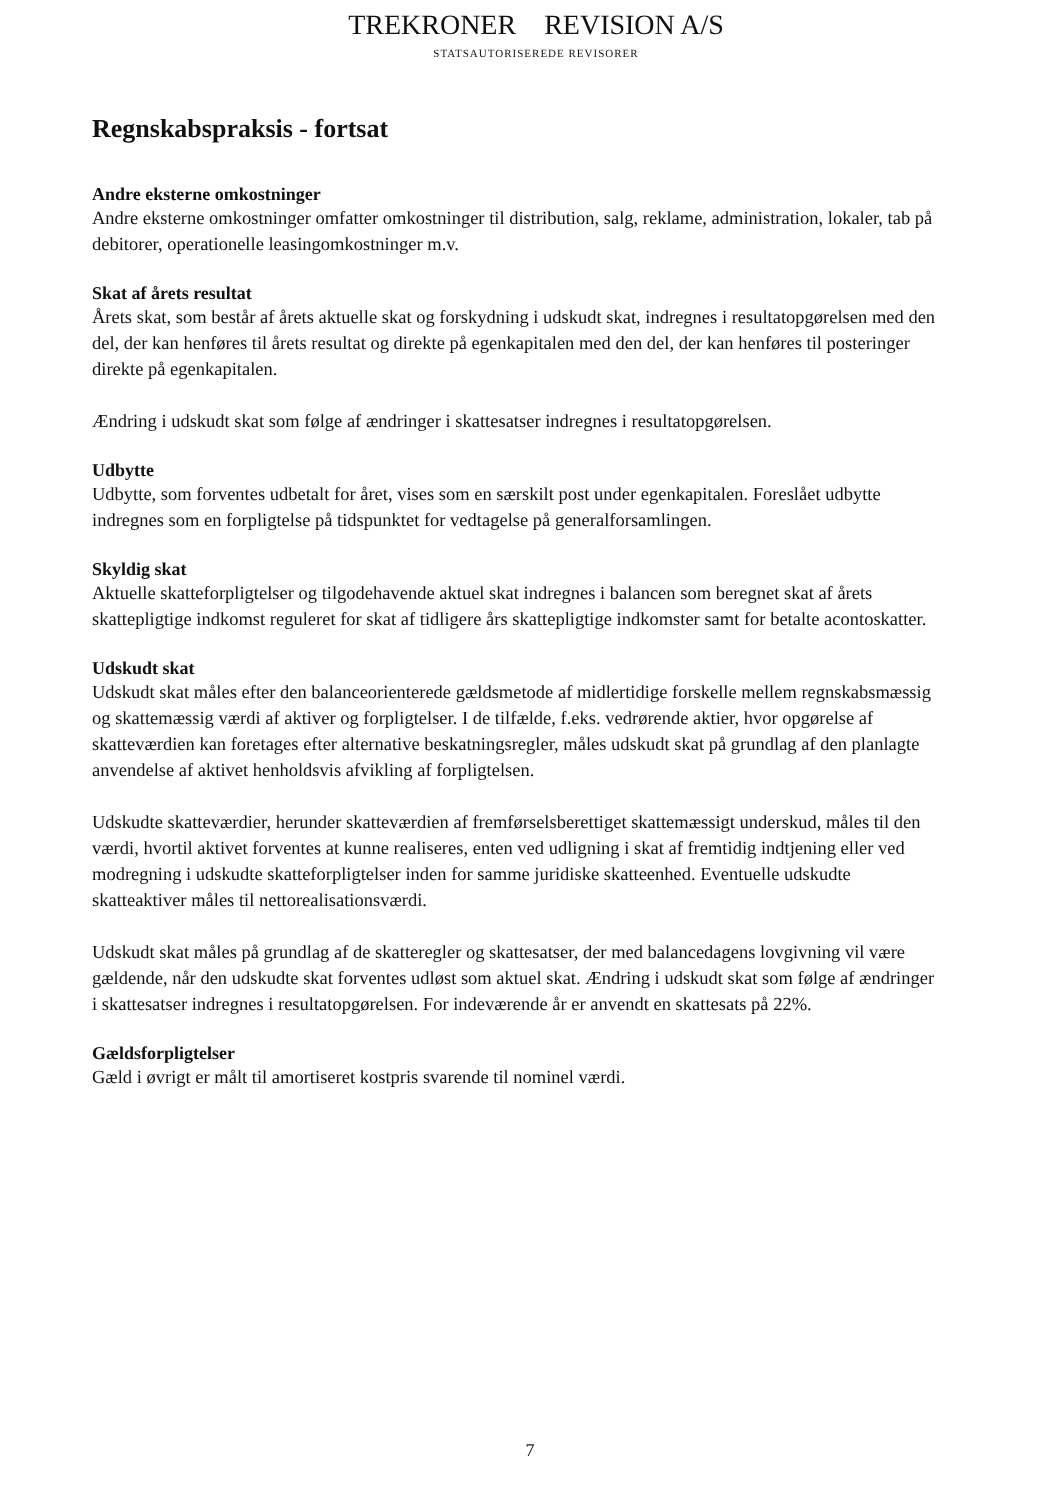TREKRONER REVISION A/S
STATSAUTORISEREDE REVISORER
Regnskabspraksis - fortsat
Andre eksterne omkostninger
Andre eksterne omkostninger omfatter omkostninger til distribution, salg, reklame, administration, lokaler, tab på debitorer, operationelle leasingomkostninger m.v.
Skat af årets resultat
Årets skat, som består af årets aktuelle skat og forskydning i udskudt skat, indregnes i resultatopgørelsen med den del, der kan henføres til årets resultat og direkte på egenkapitalen med den del, der kan henføres til posteringer direkte på egenkapitalen.
Ændring i udskudt skat som følge af ændringer i skattesatser indregnes i resultatopgørelsen.
Udbytte
Udbytte, som forventes udbetalt for året, vises som en særskilt post under egenkapitalen. Foreslået udbytte indregnes som en forpligtelse på tidspunktet for vedtagelse på generalforsamlingen.
Skyldig skat
Aktuelle skatteforpligtelser og tilgodehavende aktuel skat indregnes i balancen som beregnet skat af årets skattepligtige indkomst reguleret for skat af tidligere års skattepligtige indkomster samt for betalte acontoskatter.
Udskudt skat
Udskudt skat måles efter den balanceorienterede gældsmetode af midlertidige forskelle mellem regnskabsmæssig og skattemæssig værdi af aktiver og forpligtelser. I de tilfælde, f.eks. vedrørende aktier, hvor opgørelse af skatteværdien kan foretages efter alternative beskatningsregler, måles udskudt skat på grundlag af den planlagte anvendelse af aktivet henholdsvis afvikling af forpligtelsen.
Udskudte skatteværdier, herunder skatteværdien af fremførselsberettiget skattemæssigt underskud, måles til den værdi, hvortil aktivet forventes at kunne realiseres, enten ved udligning i skat af fremtidig indtjening eller ved modregning i udskudte skatteforpligtelser inden for samme juridiske skatteenhed. Eventuelle udskudte skatteaktiver måles til nettorealisationsværdi.
Udskudt skat måles på grundlag af de skatteregler og skattesatser, der med balancedagens lovgivning vil være gældende, når den udskudte skat forventes udløst som aktuel skat. Ændring i udskudt skat som følge af ændringer i skattesatser indregnes i resultatopgørelsen. For indeværende år er anvendt en skattesats på 22%.
Gældsforpligtelser
Gæld i øvrigt er målt til amortiseret kostpris svarende til nominel værdi.
7